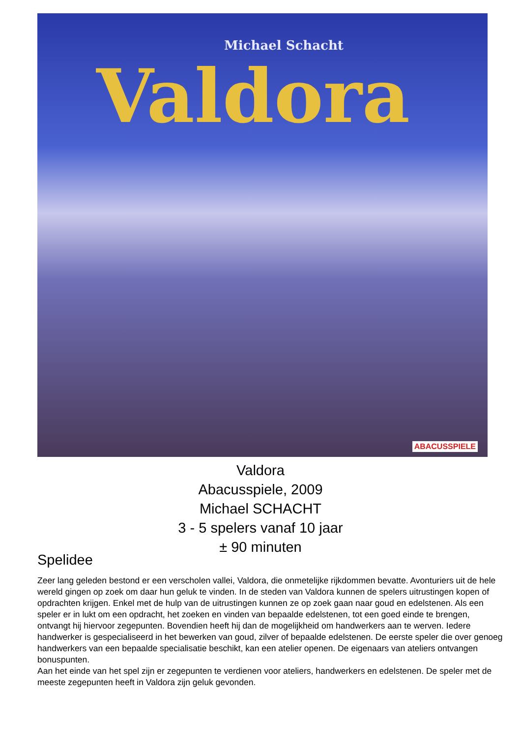Michael Schacht
Valdora
ABACUSSPIELE
Valdora
Abacusspiele, 2009
Michael SCHACHT
3 - 5 spelers vanaf 10 jaar
± 90 minuten
Spelidee
Zeer lang geleden bestond er een verscholen vallei, Valdora, die onmetelijke rijkdommen bevatte. Avonturiers uit de hele wereld gingen op zoek om daar hun geluk te vinden. In de steden van Valdora kunnen de spelers uitrustingen kopen of opdrachten krijgen. Enkel met de hulp van de uitrustingen kunnen ze op zoek gaan naar goud en edelstenen. Als een speler er in lukt om een opdracht, het zoeken en vinden van bepaalde edelstenen, tot een goed einde te brengen, ontvangt hij hiervoor zegepunten. Bovendien heeft hij dan de mogelijkheid om handwerkers aan te werven. Iedere handwerker is gespecialiseerd in het bewerken van goud, zilver of bepaalde edelstenen. De eerste speler die over genoeg handwerkers van een bepaalde specialisatie beschikt, kan een atelier openen. De eigenaars van ateliers ontvangen bonuspunten.
Aan het einde van het spel zijn er zegepunten te verdienen voor ateliers, handwerkers en edelstenen. De speler met de meeste zegepunten heeft in Valdora zijn geluk gevonden.